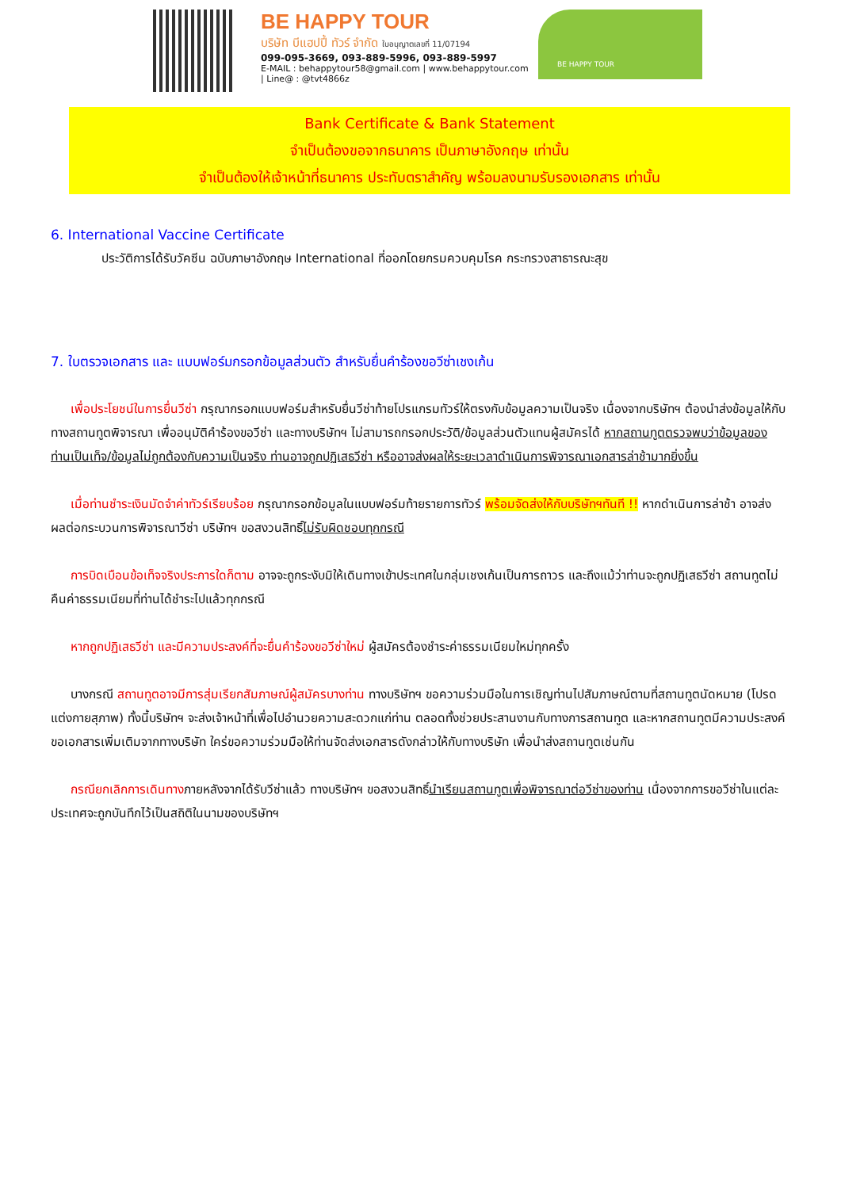BE HAPPY TOUR
บริษัท บีแฮปปี้ ทัวร์ จำกัด ใบอนุญาตเลขที่ 11/07194
099-095-3669, 093-889-5996, 093-889-5997
E-MAIL : behappytour58@gmail.com | www.behappytour.com | Line@ : @tvt4866z
BE HAPPY TOUR
Bank Certificate & Bank Statement
จำเป็นต้องขอจากธนาคาร เป็นภาษาอังกฤษ เท่านั้น
จำเป็นต้องให้เจ้าหน้าที่ธนาคาร ประทับตราสำคัญ พร้อมลงนามรับรองเอกสาร เท่านั้น
6. International Vaccine Certificate
ประวัติการได้รับวัคซีน ฉบับภาษาอังกฤษ International ที่ออกโดยกรมควบคุมโรค กระทรวงสาธารณะสุข
7. ใบตรวจเอกสาร และ แบบฟอร์มกรอกข้อมูลส่วนตัว สำหรับยื่นคำร้องขอวีซ่าเชงเก้น
เพื่อประโยชน์ในการยื่นวีซ่า กรุณากรอกแบบฟอร์มสำหรับยื่นวีซ่าท้ายโปรแกรมทัวร์ให้ตรงกับข้อมูลความเป็นจริง เนื่องจากบริษัทฯ ต้องนำส่งข้อมูลให้กับทางสถานทูตพิจารณา เพื่ออนุมัติคำร้องขอวีซ่า และทางบริษัทฯ ไม่สามารถกรอกประวัติ/ข้อมูลส่วนตัวแทนผู้สมัครได้ หากสถานทูตตรวจพบว่าข้อมูลของท่านเป็นเท็จ/ข้อมูลไม่ถูกต้องกับความเป็นจริง ท่านอาจถูกปฏิเสธวีซ่า หรืออาจส่งผลให้ระยะเวลาดำเนินการพิจารณาเอกสารล่าช้ามากยิ่งขึ้น
เมื่อท่านชำระเงินมัดจำค่าทัวร์เรียบร้อย กรุณากรอกข้อมูลในแบบฟอร์มท้ายรายการทัวร์ พร้อมจัดส่งให้กับบริษัทฯทันที !! หากดำเนินการล่าช้า อาจส่งผลต่อกระบวนการพิจารณาวีซ่า บริษัทฯ ขอสงวนสิทธิ์ไม่รับผิดชอบทุกกรณี
การบิดเบือนข้อเท็จจริงประการใดก็ตาม อาจจะถูกระงับมิให้เดินทางเข้าประเทศในกลุ่มเชงเก้นเป็นการถาวร และถึงแม้ว่าท่านจะถูกปฏิเสธวีซ่า สถานทูตไม่คืนค่าธรรมเนียมที่ท่านได้ชำระไปแล้วทุกกรณี
หากถูกปฏิเสธวีซ่า และมีความประสงค์ที่จะยื่นคำร้องขอวีซ่าใหม่ ผู้สมัครต้องชำระค่าธรรมเนียมใหม่ทุกครั้ง
บางกรณี สถานทูตอาจมีการสุ่มเรียกสัมภาษณ์ผู้สมัครบางท่าน ทางบริษัทฯ ขอความร่วมมือในการเชิญท่านไปสัมภาษณ์ตามที่สถานทูตนัดหมาย (โปรดแต่งกายสุภาพ) ทั้งนี้บริษัทฯ จะส่งเจ้าหน้าที่เพื่อไปอำนวยความสะดวกแก่ท่าน ตลอดทั้งช่วยประสานงานกับทางการสถานทูต และหากสถานทูตมีความประสงค์ขอเอกสารเพิ่มเติมจากทางบริษัท ใคร่ขอความร่วมมือให้ท่านจัดส่งเอกสารดังกล่าวให้กับทางบริษัท เพื่อนำส่งสถานทูตเช่นกัน
กรณียกเลิกการเดินทางภายหลังจากได้รับวีซ่าแล้ว ทางบริษัทฯ ขอสงวนสิทธิ์นำเรียนสถานทูตเพื่อพิจารณาต่อวีซ่าของท่าน เนื่องจากการขอวีซ่าในแต่ละประเทศจะถูกบันทึกไว้เป็นสถิติในนามของบริษัทฯ